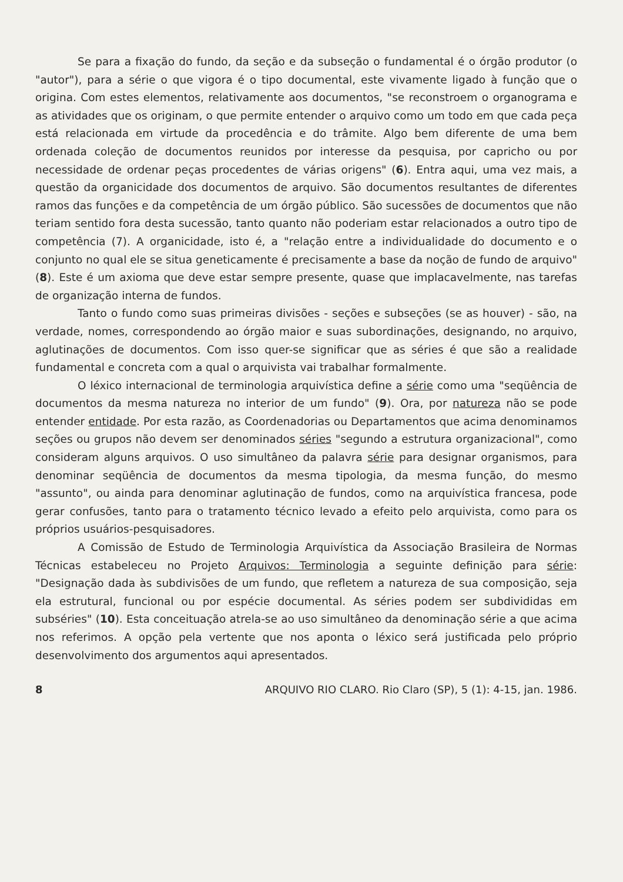Se para a fixação do fundo, da seção e da subseção o fundamental é o órgão produtor (o "autor"), para a série o que vigora é o tipo documental, este vivamente ligado à função que o origina. Com estes elementos, relativamente aos documentos, "se reconstroem o organograma e as atividades que os originam, o que permite entender o arquivo como um todo em que cada peça está relacionada em virtude da procedência e do trâmite. Algo bem diferente de uma bem ordenada coleção de documentos reunidos por interesse da pesquisa, por capricho ou por necessidade de ordenar peças procedentes de várias origens" (6). Entra aqui, uma vez mais, a questão da organicidade dos documentos de arquivo. São documentos resultantes de diferentes ramos das funções e da competência de um órgão público. São sucessões de documentos que não teriam sentido fora desta sucessão, tanto quanto não poderiam estar relacionados a outro tipo de competência (7). A organicidade, isto é, a "relação entre a individualidade do documento e o conjunto no qual ele se situa geneticamente é precisamente a base da noção de fundo de arquivo" (8). Este é um axioma que deve estar sempre presente, quase que implacavelmente, nas tarefas de organização interna de fundos.
Tanto o fundo como suas primeiras divisões - seções e subseções (se as houver) - são, na verdade, nomes, correspondendo ao órgão maior e suas subordinações, designando, no arquivo, aglutinações de documentos. Com isso quer-se significar que as séries é que são a realidade fundamental e concreta com a qual o arquivista vai trabalhar formalmente.
O léxico internacional de terminologia arquivística define a série como uma "seqüência de documentos da mesma natureza no interior de um fundo" (9). Ora, por natureza não se pode entender entidade. Por esta razão, as Coordenadorias ou Departamentos que acima denominamos seções ou grupos não devem ser denominados séries "segundo a estrutura organizacional", como consideram alguns arquivos. O uso simultâneo da palavra série para designar organismos, para denominar seqüência de documentos da mesma tipologia, da mesma função, do mesmo "assunto", ou ainda para denominar aglutinação de fundos, como na arquivística francesa, pode gerar confusões, tanto para o tratamento técnico levado a efeito pelo arquivista, como para os próprios usuários-pesquisadores.
A Comissão de Estudo de Terminologia Arquivística da Associação Brasileira de Normas Técnicas estabeleceu no Projeto Arquivos: Terminologia a seguinte definição para série: "Designação dada às subdivisões de um fundo, que refletem a natureza de sua composição, seja ela estrutural, funcional ou por espécie documental. As séries podem ser subdivididas em subséries" (10). Esta conceituação atrela-se ao uso simultâneo da denominação série a que acima nos referimos. A opção pela vertente que nos aponta o léxico será justificada pelo próprio desenvolvimento dos argumentos aqui apresentados.
8 ARQUIVO RIO CLARO. Rio Claro (SP), 5 (1): 4-15, jan. 1986.